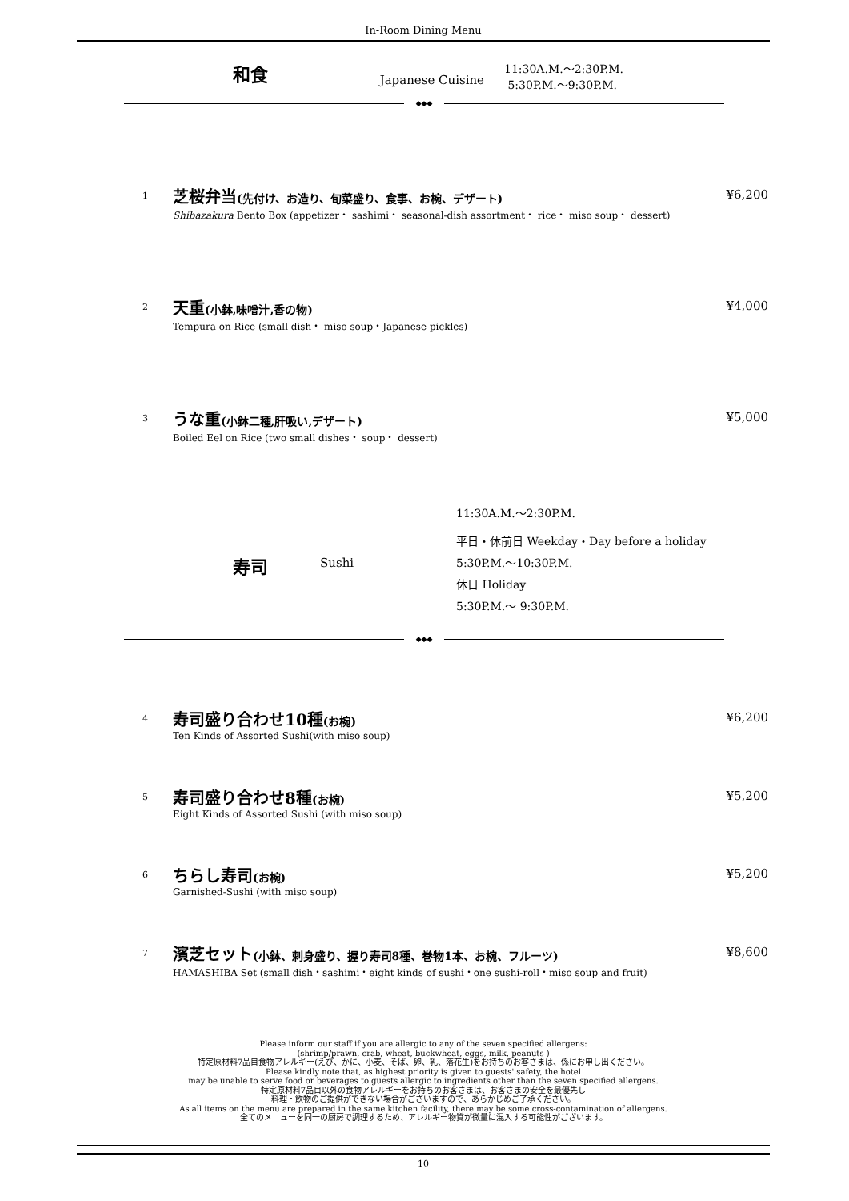In-Room Dining Menu
和食
Japanese Cuisine
11:30A.M.～2:30P.M.
5:30P.M.～9:30P.M.
◆◆◆
1
芝桜弁当(先付け、お造り、旬菜盛り、食事、お椀、デザート)
Shibazakura Bento Box (appetizer・ sashimi・ seasonal-dish assortment・ rice・ miso soup・ dessert)
¥6,200
2
天重(小鉢,味噌汁,香の物)
Tempura on Rice (small dish・ miso soup・Japanese pickles)
¥4,000
3
うな重(小鉢二種,肝吸い,デザート)
Boiled Eel on Rice (two small dishes・ soup・ dessert)
¥5,000
寿司
Sushi
11:30A.M.～2:30P.M.
平日・休前日 Weekday・Day before a holiday
5:30P.M.～10:30P.M.
休日 Holiday
5:30P.M.～ 9:30P.M.
◆◆◆
4
寿司盛り合わせ10種(お椀)
Ten Kinds of Assorted Sushi(with miso soup)
¥6,200
5
寿司盛り合わせ8種(お椀)
Eight Kinds of Assorted Sushi (with miso soup)
¥5,200
6
ちらし寿司(お椀)
Garnished-Sushi (with miso soup)
¥5,200
7
濱芝セット(小鉢、刺身盛り、握り寿司8種、巻物1本、お椀、フルーツ)
HAMASHIBA Set (small dish・sashimi・eight kinds of sushi・one sushi-roll・miso soup and fruit)
¥8,600
Please inform our staff if you are allergic to any of the seven specified allergens:
(shrimp/prawn, crab, wheat, buckwheat, eggs, milk, peanuts )
特定原材料7品目食物アレルギー(えび、かに、小麦、そば、卵、乳、落花生)をお持ちのお客さまは、係にお申し出ください。
Please kindly note that, as highest priority is given to guests' safety, the hotel
may be unable to serve food or beverages to guests allergic to ingredients other than the seven specified allergens.
特定原材料7品目以外の食物アレルギーをお持ちのお客さまは、お客さまの安全を最優先し
料理・飲物のご提供ができない場合がございますので、あらかじめご了承ください。
As all items on the menu are prepared in the same kitchen facility, there may be some cross-contamination of allergens.
全てのメニューを同一の厨房で調理するため、アレルギー物質が微量に混入する可能性がございます。
10